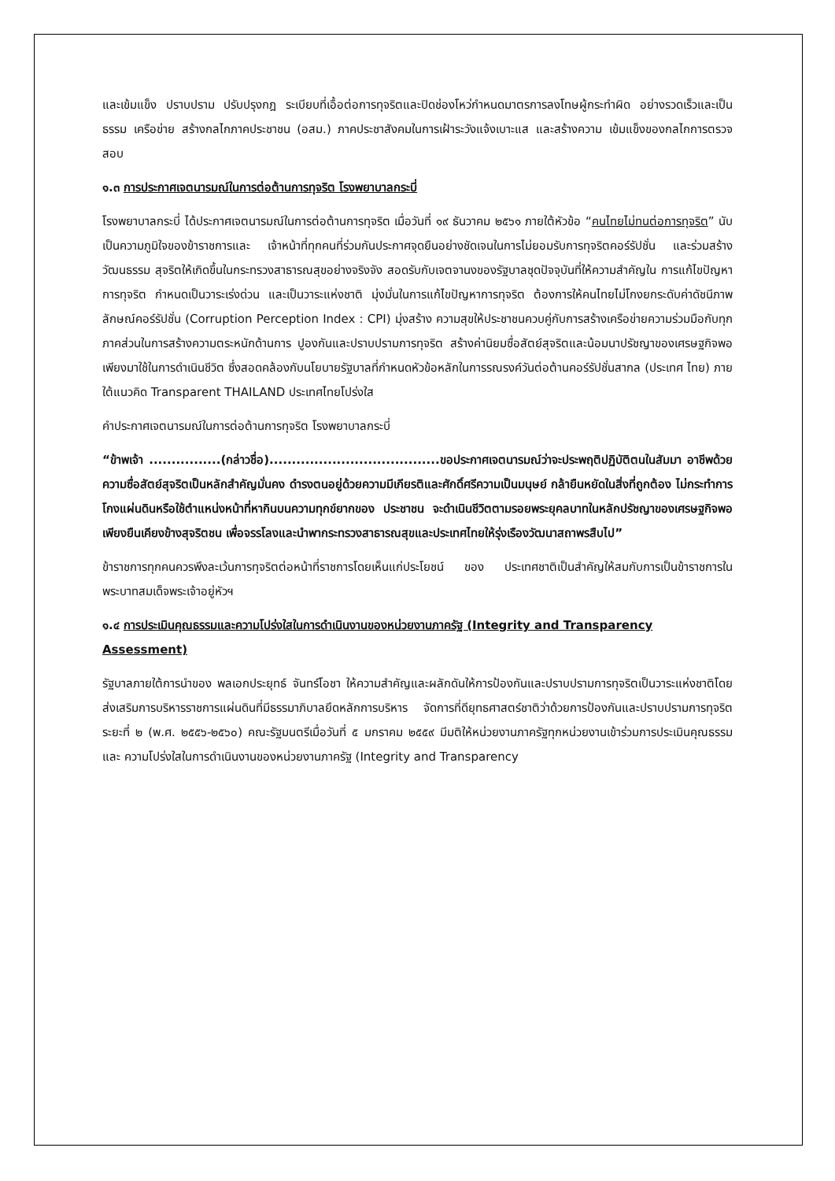และเข้มแข็ง ปราบปราม ปรับปรุงกฎ ระเบียบที่เอื้อต่อการทุจริตและปิดช่องโหว่กำหนดมาตรการลงโทษผู้กระทำผิด อย่างรวดเร็วและเป็นธรรม เครือข่าย สร้างกลไกภาคประชาชน (อสม.) ภาคประชาสังคมในการเฝ้าระวังแจ้งเบาะแส และสร้างความ เข้มแข็งของกลไกการตรวจสอบ
๑.๓ การประกาศเจตนารมณ์ในการต่อต้านการทุจริต โรงพยาบาลกระบี่
โรงพยาบาลกระบี่ ได้ประกาศเจตนารมณ์ในการต่อต้านการทุจริต เมื่อวันที่ ๑๙ ธันวาคม ๒๕๖๑ ภายใต้หัวข้อ “คนไทยไม่ทนต่อการทุจริต” นับเป็นความภูมิใจของข้าราชการและ เจ้าหน้าที่ทุกคนที่ร่วมกันประกาศจุดยืนอย่างชัดเจนในการไม่ยอมรับการทุจริตคอร์รัปชั่น และร่วมสร้างวัฒนธรรม สุจริตให้เกิดขึ้นในกระทรวงสาธารณสุขอย่างจริงจัง สอดรับกับเจตจานงของรัฐบาลชุดปัจจุบันที่ให้ความสำคัญใน การแก้ไขปัญหาการทุจริต กำหนดเป็นวาระเร่งด่วน และเป็นวาระแห่งชาติ มุ่งมั่นในการแก้ไขปัญหาการทุจริต ต้องการให้คนไทยไม่โกงยกระดับค่าดัชนีภาพลักษณ์คอร์รัปชั่น (Corruption Perception Index : CPI) มุ่งสร้าง ความสุขให้ประชาชนควบคู่กับการสร้างเครือข่ายความร่วมมือกับทุกภาคส่วนในการสร้างความตระหนักด้านการ ปูองกันและปราบปรามการทุจริต สร้างค่านิยมซื่อสัตย์สุจริตและน้อมนาปรัชญาของเศรษฐกิจพอเพียงมาใช้ในการดำเนินชีวิต ซึ่งสอดคล้องกับนโยบายรัฐบาลที่กำหนดหัวข้อหลักในการรณรงค์วันต่อต้านคอร์รัปชั่นสากล (ประเทศ ไทย) ภายใต้แนวคิด Transparent THAILAND ประเทศไทยโปร่งใส
คำประกาศเจตนารมณ์ในการต่อต้านการทุจริต โรงพยาบาลกระบี่
“ข้าพเจ้า ................(กล่าวชื่อ)......................................ขอประกาศเจตนารมณ์ว่าจะประพฤติปฏิบัติตนในสัมมา อาชีพด้วยความซื่อสัตย์สุจริตเป็นหลักสำคัญมั่นคง ดำรงตนอยู่ด้วยความมีเกียรติและศักดิ์ศรีความเป็นมนุษย์ กล้ายืนหยัดในสิ่งที่ถูกต้อง ไม่กระทำการโกงแผ่นดินหรือใช้ตำแหน่งหน้าที่หากินบนความทุกข์ยากของ ประชาชน จะดำเนินชีวิตตามรอยพระยุคลบาทในหลักปรัชญาของเศรษฐกิจพอเพียงยืนเคียงข้างสุจริตชน เพื่อจรรโลงและนำพากระทรวงสาธารณสุขและประเทศไทยให้รุ่งเรืองวัฒนาสถาพรสืบไป”
ข้าราชการทุกคนควรพึงละเว้นการทุจริตต่อหน้าที่ราชการโดยเห็นแก่ประโยชน์ ของ ประเทศชาติเป็นสำคัญให้สมกับการเป็นข้าราชการในพระบาทสมเด็จพระเจ้าอยู่หัวฯ
๑.๔ การประเมินคุณธรรมและความโปร่งใสในการดำเนินงานของหน่วยงานภาครัฐ (Integrity and Transparency Assessment)
รัฐบาลภายใต้การนำของ พลเอกประยุทธ์ จันทร์โอชา ให้ความสำคัญและผลักดันให้การป้องกันและปราบปรามการทุจริตเป็นวาระแห่งชาติโดยส่งเสริมการบริหารราชการแผ่นดินที่มีธรรมาภิบาลยึดหลักการบริหาร จัดการที่ดียุทธศาสตร์ชาติว่าด้วยการป้องกันและปราบปรามการทุจริต ระยะที่ ๒ (พ.ศ. ๒๕๕๖-๒๕๖๐) คณะรัฐมนตรีเมื่อวันที่ ๕ มกราคม ๒๕๕๙ มีมติให้หน่วยงานภาครัฐทุกหน่วยงานเข้าร่วมการประเมินคุณธรรมและ ความโปร่งใสในการดำเนินงานของหน่วยงานภาครัฐ (Integrity and Transparency